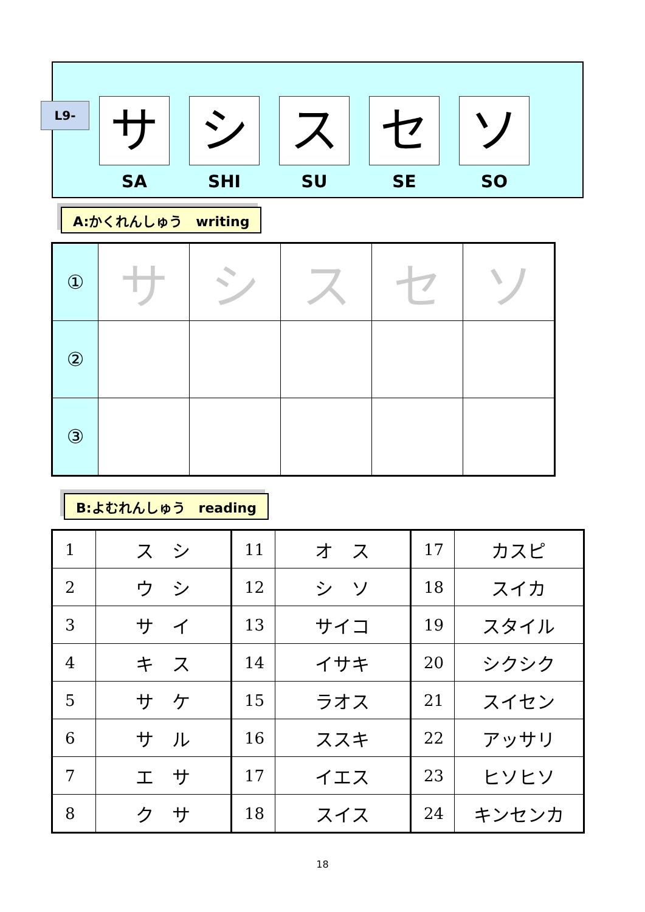L9-
サ
SA
シ
SHI
ス
SU
セ
SE
ソ
SO
A:かくれんしゅう　writing
| ① | サ | シ | ス | セ | ソ |
| ② | | | | | |
| ③ | | | | | |
B:よむれんしゅう　reading
| 1 | ス シ | 11 | オ ス | 17 | カスピ |
| 2 | ウ シ | 12 | シ ソ | 18 | スイカ |
| 3 | サ イ | 13 | サイコ | 19 | スタイル |
| 4 | キ ス | 14 | イサキ | 20 | シクシク |
| 5 | サ ケ | 15 | ラオス | 21 | スイセン |
| 6 | サ ル | 16 | ススキ | 22 | アッサリ |
| 7 | エ サ | 17 | イエス | 23 | ヒソヒソ |
| 8 | ク サ | 18 | スイス | 24 | キンセンカ |
18